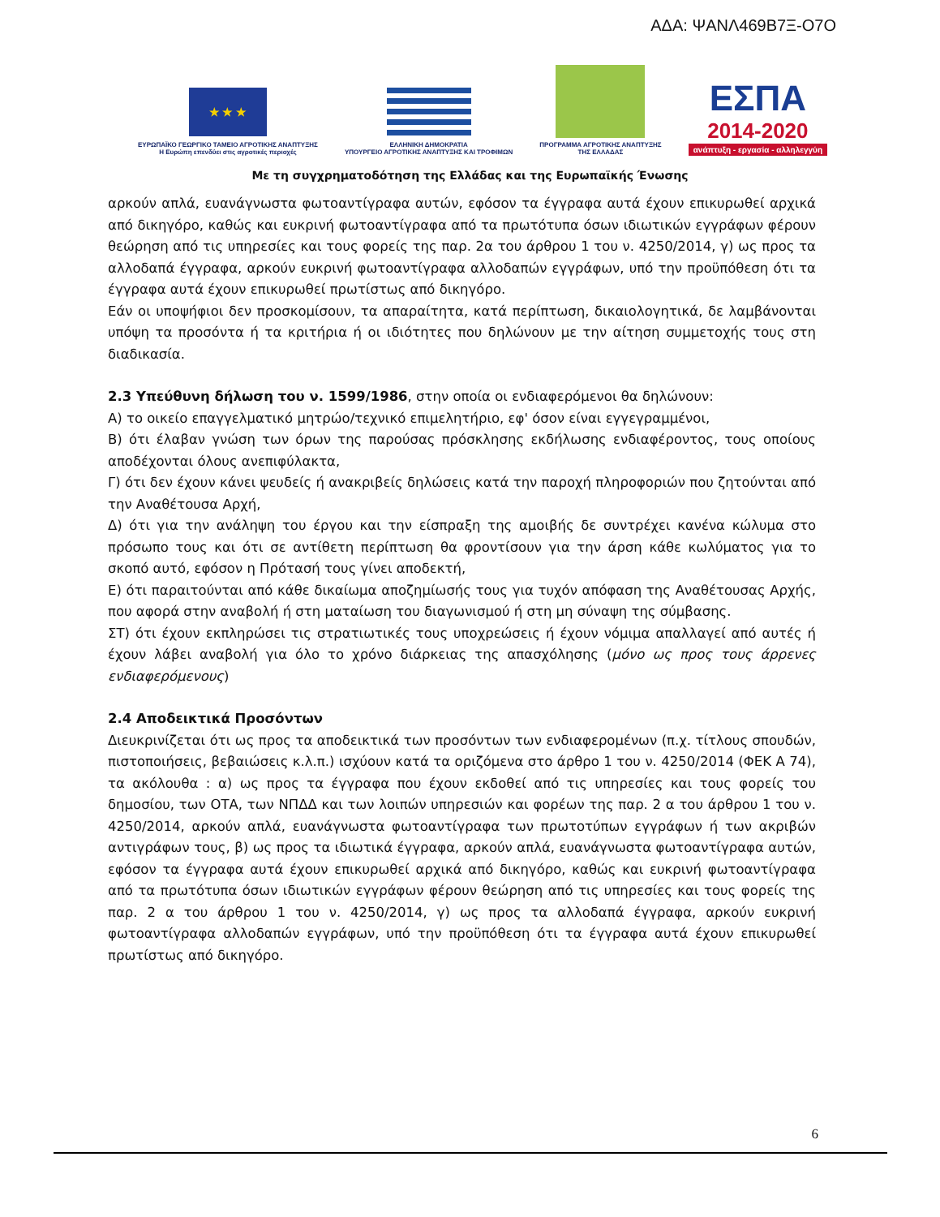ΑΔΑ: ΨΑΝΛ469Β7Ξ-Ο7Ο
★ ★ ★
ΕΥΡΩΠΑΪΚΟ ΓΕΩΡΓΙΚΟ ΤΑΜΕΙΟ ΑΓΡΟΤΙΚΗΣ ΑΝΑΠΤΥΞΗΣ
Η Ευρώπη επενδύει στις αγροτικές περιοχές
ΕΛΛΗΝΙΚΗ ΔΗΜΟΚΡΑΤΙΑ
ΥΠΟΥΡΓΕΙΟ ΑΓΡΟΤΙΚΗΣ ΑΝΑΠΤΥΞΗΣ ΚΑΙ ΤΡΟΦΙΜΩΝ
ΠΡΟΓΡΑΜΜΑ ΑΓΡΟΤΙΚΗΣ ΑΝΑΠΤΥΞΗΣ
ΤΗΣ ΕΛΛΑΔΑΣ
ΕΣΠΑ
2014-2020
ανάπτυξη - εργασία - αλληλεγγύη
Με τη συγχρηματοδότηση της Ελλάδας και της Ευρωπαϊκής Ένωσης
αρκούν απλά, ευανάγνωστα φωτοαντίγραφα αυτών, εφόσον τα έγγραφα αυτά έχουν επικυρωθεί αρχικά από δικηγόρο, καθώς και ευκρινή φωτοαντίγραφα από τα πρωτότυπα όσων ιδιωτικών εγγράφων φέρουν θεώρηση από τις υπηρεσίες και τους φορείς της παρ. 2α του άρθρου 1 του ν. 4250/2014, γ) ως προς τα αλλοδαπά έγγραφα, αρκούν ευκρινή φωτοαντίγραφα αλλοδαπών εγγράφων, υπό την προϋπόθεση ότι τα έγγραφα αυτά έχουν επικυρωθεί πρωτίστως από δικηγόρο.
Εάν οι υποψήφιοι δεν προσκομίσουν, τα απαραίτητα, κατά περίπτωση, δικαιολογητικά, δε λαμβάνονται υπόψη τα προσόντα ή τα κριτήρια ή οι ιδιότητες που δηλώνουν με την αίτηση συμμετοχής τους στη διαδικασία.
2.3 Υπεύθυνη δήλωση του ν. 1599/1986, στην οποία οι ενδιαφερόμενοι θα δηλώνουν:
Α) το οικείο επαγγελματικό μητρώο/τεχνικό επιμελητήριο, εφ' όσον είναι εγγεγραμμένοι,
Β) ότι έλαβαν γνώση των όρων της παρούσας πρόσκλησης εκδήλωσης ενδιαφέροντος, τους οποίους αποδέχονται όλους ανεπιφύλακτα,
Γ) ότι δεν έχουν κάνει ψευδείς ή ανακριβείς δηλώσεις κατά την παροχή πληροφοριών που ζητούνται από την Αναθέτουσα Αρχή,
Δ) ότι για την ανάληψη του έργου και την είσπραξη της αμοιβής δε συντρέχει κανένα κώλυμα στο πρόσωπο τους και ότι σε αντίθετη περίπτωση θα φροντίσουν για την άρση κάθε κωλύματος για το σκοπό αυτό, εφόσον η Πρότασή τους γίνει αποδεκτή,
Ε) ότι παραιτούνται από κάθε δικαίωμα αποζημίωσής τους για τυχόν απόφαση της Αναθέτουσας Αρχής, που αφορά στην αναβολή ή στη ματαίωση του διαγωνισμού ή στη μη σύναψη της σύμβασης.
ΣΤ) ότι έχουν εκπληρώσει τις στρατιωτικές τους υποχρεώσεις ή έχουν νόμιμα απαλλαγεί από αυτές ή έχουν λάβει αναβολή για όλο το χρόνο διάρκειας της απασχόλησης (μόνο ως προς τους άρρενες ενδιαφερόμενους)
2.4 Αποδεικτικά Προσόντων
Διευκρινίζεται ότι ως προς τα αποδεικτικά των προσόντων των ενδιαφερομένων (π.χ. τίτλους σπουδών, πιστοποιήσεις, βεβαιώσεις κ.λ.π.) ισχύουν κατά τα οριζόμενα στο άρθρο 1 του ν. 4250/2014 (ΦΕΚ Α 74), τα ακόλουθα : α) ως προς τα έγγραφα που έχουν εκδοθεί από τις υπηρεσίες και τους φορείς του δημοσίου, των ΟΤΑ, των ΝΠΔΔ και των λοιπών υπηρεσιών και φορέων της παρ. 2 α του άρθρου 1 του ν. 4250/2014, αρκούν απλά, ευανάγνωστα φωτοαντίγραφα των πρωτοτύπων εγγράφων ή των ακριβών αντιγράφων τους, β) ως προς τα ιδιωτικά έγγραφα, αρκούν απλά, ευανάγνωστα φωτοαντίγραφα αυτών, εφόσον τα έγγραφα αυτά έχουν επικυρωθεί αρχικά από δικηγόρο, καθώς και ευκρινή φωτοαντίγραφα από τα πρωτότυπα όσων ιδιωτικών εγγράφων φέρουν θεώρηση από τις υπηρεσίες και τους φορείς της παρ. 2 α του άρθρου 1 του ν. 4250/2014, γ) ως προς τα αλλοδαπά έγγραφα, αρκούν ευκρινή φωτοαντίγραφα αλλοδαπών εγγράφων, υπό την προϋπόθεση ότι τα έγγραφα αυτά έχουν επικυρωθεί πρωτίστως από δικηγόρο.
6